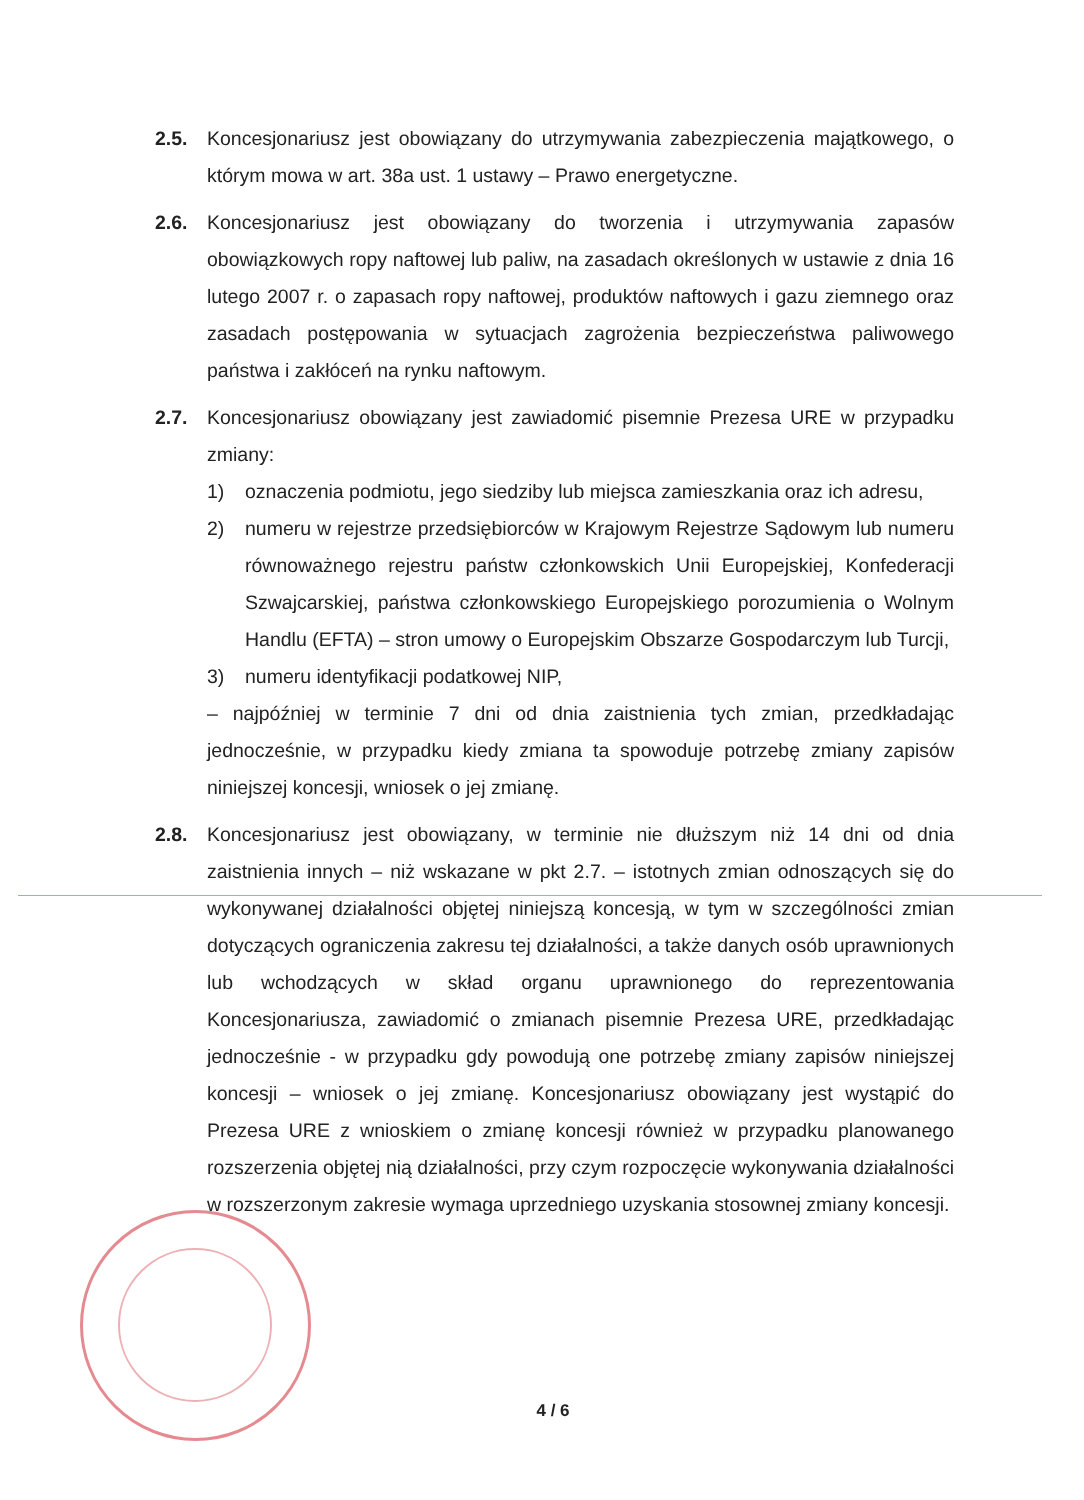2.5. Koncesjonariusz jest obowiązany do utrzymywania zabezpieczenia majątkowego, o którym mowa w art. 38a ust. 1 ustawy – Prawo energetyczne.
2.6. Koncesjonariusz jest obowiązany do tworzenia i utrzymywania zapasów obowiązkowych ropy naftowej lub paliw, na zasadach określonych w ustawie z dnia 16 lutego 2007 r. o zapasach ropy naftowej, produktów naftowych i gazu ziemnego oraz zasadach postępowania w sytuacjach zagrożenia bezpieczeństwa paliwowego państwa i zakłóceń na rynku naftowym.
2.7. Koncesjonariusz obowiązany jest zawiadomić pisemnie Prezesa URE w przypadku zmiany:
1) oznaczenia podmiotu, jego siedziby lub miejsca zamieszkania oraz ich adresu,
2) numeru w rejestrze przedsiębiorców w Krajowym Rejestrze Sądowym lub numeru równoważnego rejestru państw członkowskich Unii Europejskiej, Konfederacji Szwajcarskiej, państwa członkowskiego Europejskiego porozumienia o Wolnym Handlu (EFTA) – stron umowy o Europejskim Obszarze Gospodarczym lub Turcji,
3) numeru identyfikacji podatkowej NIP,
– najpóźniej w terminie 7 dni od dnia zaistnienia tych zmian, przedkładając jednocześnie, w przypadku kiedy zmiana ta spowoduje potrzebę zmiany zapisów niniejszej koncesji, wniosek o jej zmianę.
2.8. Koncesjonariusz jest obowiązany, w terminie nie dłuższym niż 14 dni od dnia zaistnienia innych – niż wskazane w pkt 2.7. – istotnych zmian odnoszących się do wykonywanej działalności objętej niniejszą koncesją, w tym w szczególności zmian dotyczących ograniczenia zakresu tej działalności, a także danych osób uprawnionych lub wchodzących w skład organu uprawnionego do reprezentowania Koncesjonariusza, zawiadomić o zmianach pisemnie Prezesa URE, przedkładając jednocześnie - w przypadku gdy powodują one potrzebę zmiany zapisów niniejszej koncesji – wniosek o jej zmianę. Koncesjonariusz obowiązany jest wystąpić do Prezesa URE z wnioskiem o zmianę koncesji również w przypadku planowanego rozszerzenia objętej nią działalności, przy czym rozpoczęcie wykonywania działalności w rozszerzonym zakresie wymaga uprzedniego uzyskania stosownej zmiany koncesji.
4 / 6